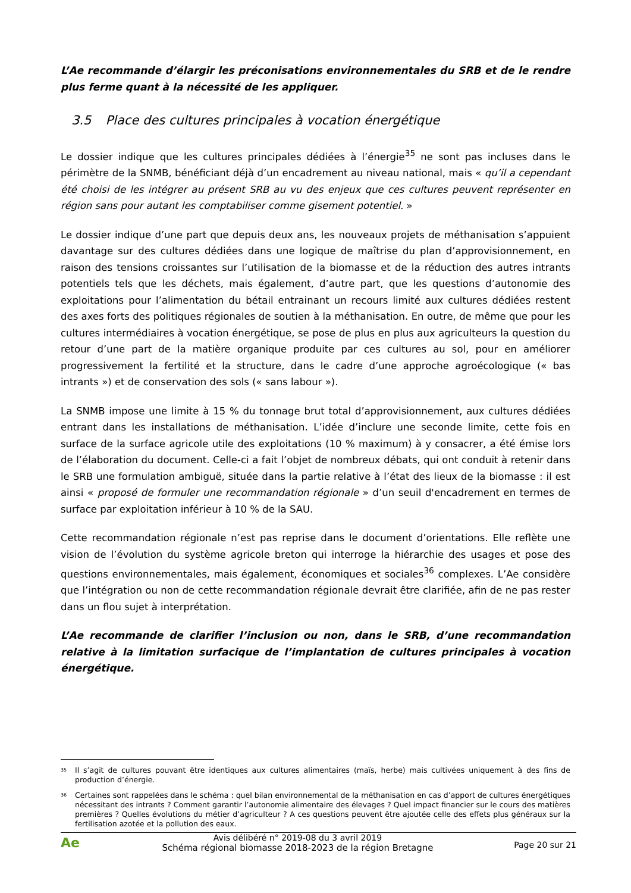L’Ae recommande d’élargir les préconisations environnementales du SRB et de le rendre plus ferme quant à la nécessité de les appliquer.
3.5 Place des cultures principales à vocation énergétique
Le dossier indique que les cultures principales dédiées à l’énergie<sup>35</sup> ne sont pas incluses dans le périmètre de la SNMB, bénéficiant déjà d’un encadrement au niveau national, mais « qu’il a cependant été choisi de les intégrer au présent SRB au vu des enjeux que ces cultures peuvent représenter en région sans pour autant les comptabiliser comme gisement potentiel. »
Le dossier indique d’une part que depuis deux ans, les nouveaux projets de méthanisation s’appuient davantage sur des cultures dédiées dans une logique de maîtrise du plan d’approvisionnement, en raison des tensions croissantes sur l’utilisation de la biomasse et de la réduction des autres intrants potentiels tels que les déchets, mais également, d’autre part, que les questions d’autonomie des exploitations pour l’alimentation du bétail entrainant un recours limité aux cultures dédiées restent des axes forts des politiques régionales de soutien à la méthanisation. En outre, de même que pour les cultures intermédiaires à vocation énergétique, se pose de plus en plus aux agriculteurs la question du retour d’une part de la matière organique produite par ces cultures au sol, pour en améliorer progressivement la fertilité et la structure, dans le cadre d’une approche agroécologique (« bas intrants ») et de conservation des sols (« sans labour »).
La SNMB impose une limite à 15 % du tonnage brut total d’approvisionnement, aux cultures dédiées entrant dans les installations de méthanisation. L’idée d’inclure une seconde limite, cette fois en surface de la surface agricole utile des exploitations (10 % maximum) à y consacrer, a été émise lors de l’élaboration du document. Celle-ci a fait l’objet de nombreux débats, qui ont conduit à retenir dans le SRB une formulation ambiguë, située dans la partie relative à l’état des lieux de la biomasse : il est ainsi « proposé de formuler une recommandation régionale » d’un seuil d'encadrement en termes de surface par exploitation inférieur à 10 % de la SAU.
Cette recommandation régionale n’est pas reprise dans le document d’orientations. Elle reflète une vision de l’évolution du système agricole breton qui interroge la hiérarchie des usages et pose des questions environnementales, mais également, économiques et sociales<sup>36</sup> complexes. L’Ae considère que l’intégration ou non de cette recommandation régionale devrait être clarifiée, afin de ne pas rester dans un flou sujet à interprétation.
L’Ae recommande de clarifier l’inclusion ou non, dans le SRB, d’une recommandation relative à la limitation surfacique de l’implantation de cultures principales à vocation énergétique.
<sup>35</sup>
Il s’agit de cultures pouvant être identiques aux cultures alimentaires (maïs, herbe) mais cultivées uniquement à des fins de production d’énergie.
<sup>36</sup>
Certaines sont rappelées dans le schéma : quel bilan environnemental de la méthanisation en cas d’apport de cultures énergétiques nécessitant des intrants ? Comment garantir l’autonomie alimentaire des élevages ? Quel impact financier sur le cours des matières premières ? Quelles évolutions du métier d’agriculteur ? A ces questions peuvent être ajoutée celle des effets plus généraux sur la fertilisation azotée et la pollution des eaux.
Ae
Avis délibéré n° 2019-08 du 3 avril 2019
Schéma régional biomasse 2018-2023 de la région Bretagne
Page 20 sur 21